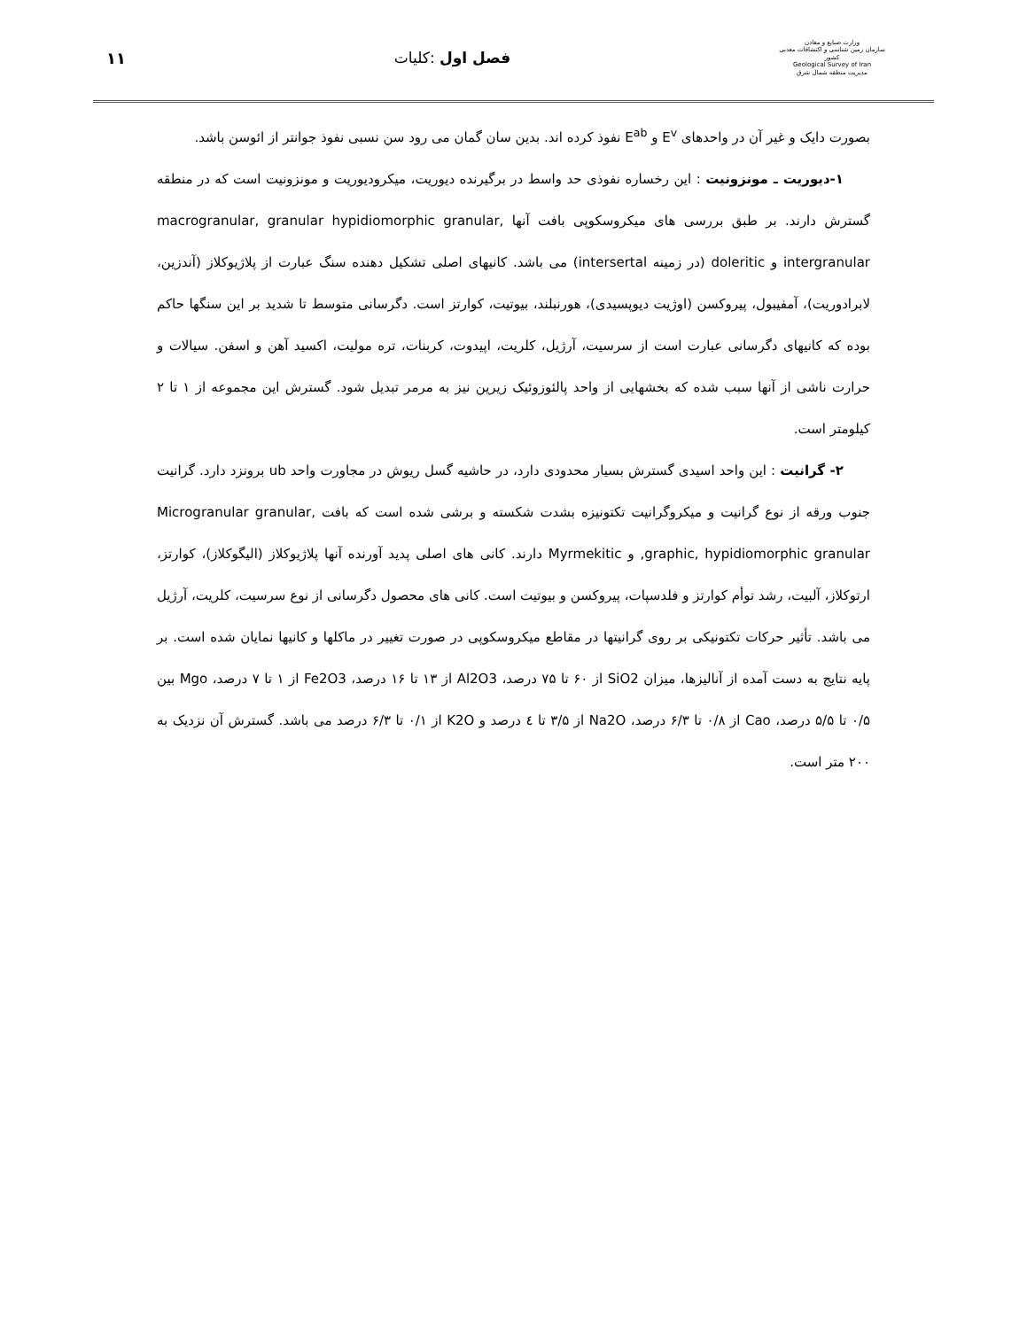۱۱ فصل اول :کلیات
وزارت صنایع و معادن
سازمان زمین شناسی و اکتشافات معدنی کشور
Geological Survey of Iran
مدیریت منطقه شمال شرق
بصورت دایک و غیر آن در واحدهای E<sup>v</sup> و E<sup>ab</sup> نفوذ کرده اند. بدین سان گمان می رود سن نسبی نفوذ جوانتر از ائوسن باشد.
۱-دیوریت ـ مونزونیت : این رخساره نفوذی حد واسط در برگیرنده دیوریت، میکرودیوریت و مونزونیت است که در منطقه گسترش دارند. بر طبق بررسی های میکروسکوپی بافت آنها macrogranular, granular hypidiomorphic granular, intergranular و doleritic (در زمینه intersertal) می باشد. کانیهای اصلی تشکیل دهنده سنگ عبارت از پلاژیوکلاز (آندزین، لابرادوریت)، آمفیبول، پیروکسن (اوژیت دیوپسیدی)، هورنبلند، بیوتیت، کوارتز است. دگرسانی متوسط تا شدید بر این سنگها حاکم بوده که کانیهای دگرسانی عبارت است از سرسیت، آرژیل، کلریت، اپیدوت، کربنات، تره مولیت، اکسید آهن و اسفن. سیالات و حرارت ناشی از آنها سبب شده که بخشهایی از واحد پالئوزوئیک زیرین نیز به مرمر تبدیل شود. گسترش این مجموعه از ۱ تا ۲ کیلومتر است.
۲- گرانیت : این واحد اسیدی گسترش بسیار محدودی دارد، در حاشیه گسل ریوش در مجاورت واحد ub برونزد دارد. گرانیت جنوب ورقه از نوع گرانیت و میکروگرانیت تکتونیزه بشدت شکسته و برشی شده است که بافت Microgranular granular, graphic, hypidiomorphic granular, و Myrmekitic دارند. کانی های اصلی پدید آورنده آنها پلاژیوکلاز (الیگوکلاز)، کوارتز، ارتوکلاز، آلبیت، رشد توأم کوارتز و فلدسپات، پیروکسن و بیوتیت است. کانی های محصول دگرسانی از نوع سرسیت، کلریت، آرژیل می باشد. تأثیر حرکات تکتونیکی بر روی گرانیتها در مقاطع میکروسکوپی در صورت تغییر در ماکلها و کانیها نمایان شده است. بر پایه نتایج به دست آمده از آنالیزها، میزان SiO2 از ۶۰ تا ۷۵ درصد، Al2O3 از ۱۳ تا ۱۶ درصد، Fe2O3 از ۱ تا ۷ درصد، Mgo بین ۰/۵ تا ۵/۵ درصد، Cao از ۰/۸ تا ۶/۳ درصد، Na2O از ۳/۵ تا ٤ درصد و K2O از ۰/۱ تا ۶/۳ درصد می باشد. گسترش آن نزدیک به ۲۰۰ متر است.